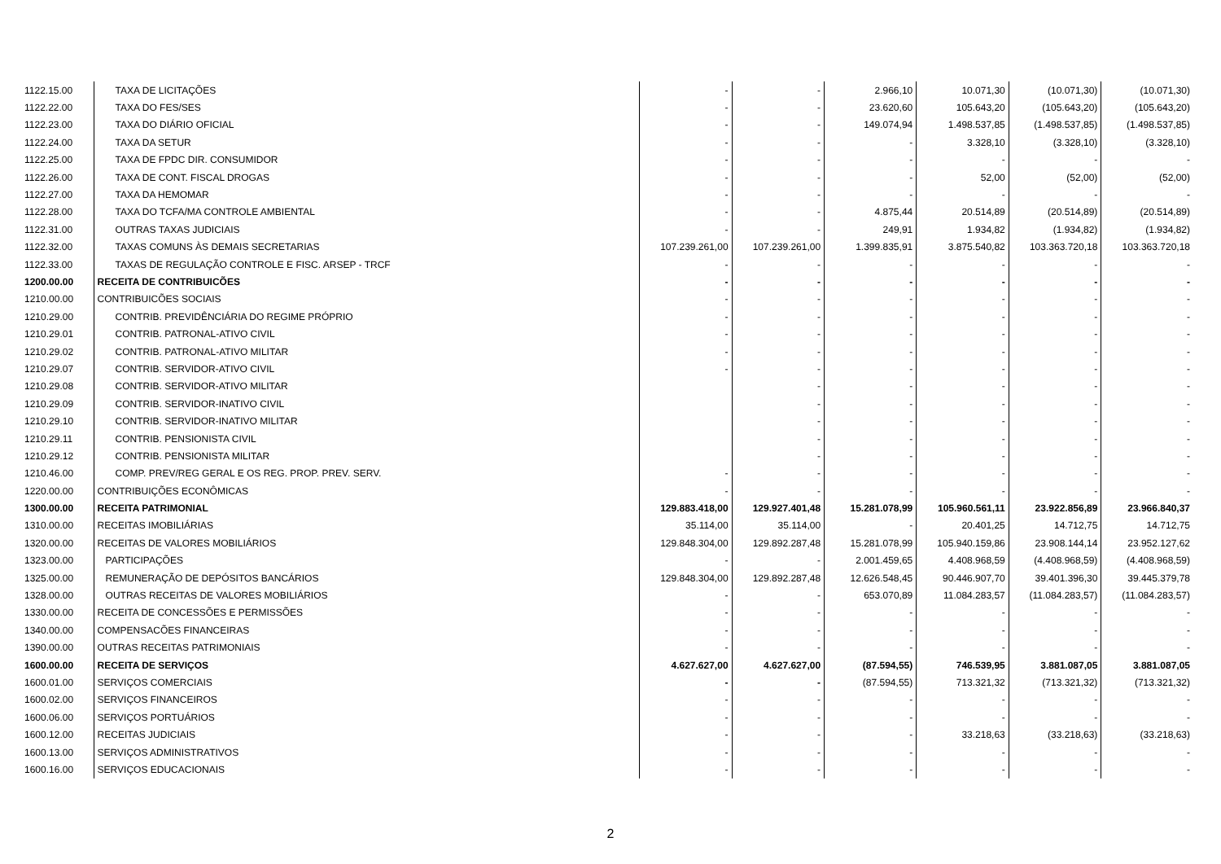| 1122.15.00 | TAXA DE LICITAÇÕES | - | - | 2.966,10 | 10.071,30 | (10.071,30) | (10.071,30) |
| 1122.22.00 | TAXA DO FES/SES | - | - | 23.620,60 | 105.643,20 | (105.643,20) | (105.643,20) |
| 1122.23.00 | TAXA DO DIÁRIO OFICIAL | - | - | 149.074,94 | 1.498.537,85 | (1.498.537,85) | (1.498.537,85) |
| 1122.24.00 | TAXA DA SETUR | - | - | - | 3.328,10 | (3.328,10) | (3.328,10) |
| 1122.25.00 | TAXA DE FPDC DIR. CONSUMIDOR | - | - | - | - | - | - |
| 1122.26.00 | TAXA DE CONT. FISCAL DROGAS | - | - | - | 52,00 | (52,00) | (52,00) |
| 1122.27.00 | TAXA DA HEMOMAR | - | - | - | - | - | - |
| 1122.28.00 | TAXA DO TCFA/MA CONTROLE AMBIENTAL | - | - | 4.875,44 | 20.514,89 | (20.514,89) | (20.514,89) |
| 1122.31.00 | OUTRAS TAXAS JUDICIAIS | - | - | 249,91 | 1.934,82 | (1.934,82) | (1.934,82) |
| 1122.32.00 | TAXAS COMUNS ÀS DEMAIS SECRETARIAS | 107.239.261,00 | 107.239.261,00 | 1.399.835,91 | 3.875.540,82 | 103.363.720,18 | 103.363.720,18 |
| 1122.33.00 | TAXAS DE REGULAÇÃO CONTROLE E FISC. ARSEP - TRCF | - | - | - | - | - | - |
| 1200.00.00 | RECEITA DE CONTRIBUICÕES | - | - | - | - | - | - |
| 1210.00.00 | CONTRIBUICÕES SOCIAIS | - | - | - | - | - | - |
| 1210.29.00 | CONTRIB. PREVIDÊNCIÁRIA DO REGIME PRÓPRIO | - | - | - | - | - | - |
| 1210.29.01 | CONTRIB. PATRONAL-ATIVO CIVIL | - | - | - | - | - | - |
| 1210.29.02 | CONTRIB. PATRONAL-ATIVO MILITAR | - | - | - | - | - | - |
| 1210.29.07 | CONTRIB. SERVIDOR-ATIVO CIVIL | - | - | - | - | - | - |
| 1210.29.08 | CONTRIB. SERVIDOR-ATIVO MILITAR | | - | - | - | - | - |
| 1210.29.09 | CONTRIB. SERVIDOR-INATIVO CIVIL | | - | - | - | - | - |
| 1210.29.10 | CONTRIB. SERVIDOR-INATIVO MILITAR | | - | - | - | - | - |
| 1210.29.11 | CONTRIB. PENSIONISTA CIVIL | | - | - | - | - | - |
| 1210.29.12 | CONTRIB. PENSIONISTA MILITAR | | - | - | - | - | - |
| 1210.46.00 | COMP. PREV/REG GERAL E OS REG. PROP. PREV. SERV. | - | - | - | - | - | - |
| 1220.00.00 | CONTRIBUIÇÕES ECONÔMICAS | - | - | - | - | - | - |
| 1300.00.00 | RECEITA PATRIMONIAL | 129.883.418,00 | 129.927.401,48 | 15.281.078,99 | 105.960.561,11 | 23.922.856,89 | 23.966.840,37 |
| 1310.00.00 | RECEITAS IMOBILIÁRIAS | 35.114,00 | 35.114,00 | - | 20.401,25 | 14.712,75 | 14.712,75 |
| 1320.00.00 | RECEITAS DE VALORES MOBILIÁRIOS | 129.848.304,00 | 129.892.287,48 | 15.281.078,99 | 105.940.159,86 | 23.908.144,14 | 23.952.127,62 |
| 1323.00.00 | PARTICIPAÇÕES | - | - | 2.001.459,65 | 4.408.968,59 | (4.408.968,59) | (4.408.968,59) |
| 1325.00.00 | REMUNERAÇÃO DE DEPÓSITOS BANCÁRIOS | 129.848.304,00 | 129.892.287,48 | 12.626.548,45 | 90.446.907,70 | 39.401.396,30 | 39.445.379,78 |
| 1328.00.00 | OUTRAS RECEITAS DE VALORES MOBILIÁRIOS | - | - | 653.070,89 | 11.084.283,57 | (11.084.283,57) | (11.084.283,57) |
| 1330.00.00 | RECEITA DE CONCESSÕES E PERMISSÕES | - | - | - | - | - | - |
| 1340.00.00 | COMPENSACÕES FINANCEIRAS | - | - | - | - | - | - |
| 1390.00.00 | OUTRAS RECEITAS PATRIMONIAIS | - | - | - | - | - | - |
| 1600.00.00 | RECEITA DE SERVIÇOS | 4.627.627,00 | 4.627.627,00 | (87.594,55) | 746.539,95 | 3.881.087,05 | 3.881.087,05 |
| 1600.01.00 | SERVIÇOS COMERCIAIS | - | - | (87.594,55) | 713.321,32 | (713.321,32) | (713.321,32) |
| 1600.02.00 | SERVIÇOS FINANCEIROS | - | - | - | - | - | - |
| 1600.06.00 | SERVIÇOS PORTUÁRIOS | - | - | - | - | - | - |
| 1600.12.00 | RECEITAS JUDICIAIS | - | - | - | 33.218,63 | (33.218,63) | (33.218,63) |
| 1600.13.00 | SERVIÇOS ADMINISTRATIVOS | - | - | - | - | - | - |
| 1600.16.00 | SERVIÇOS EDUCACIONAIS | - | - | - | - | - | - |
2